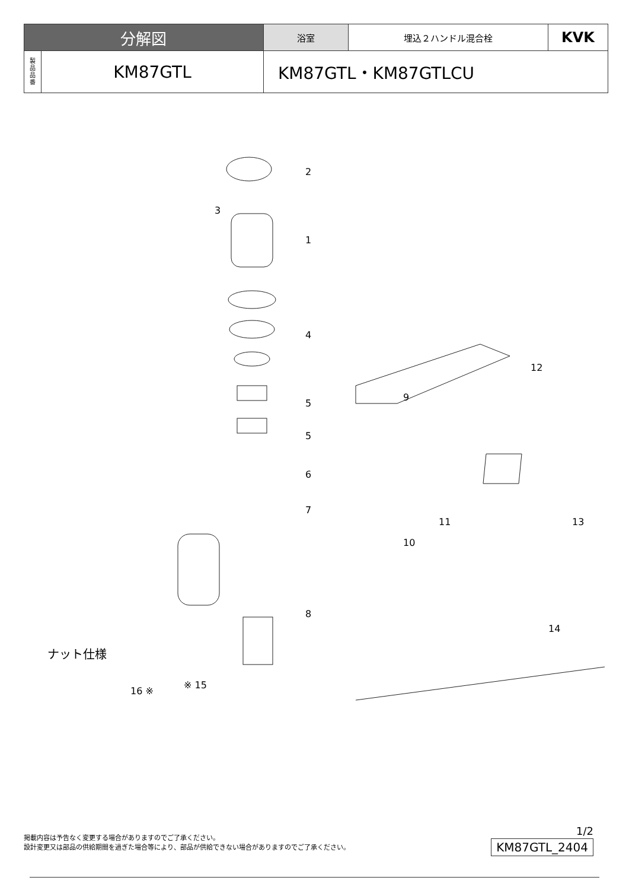| 分解図 | | 浴室 | 埋込２ハンドル混合栓 | KVK |
| 製 品 品 番 | KM87GTL | KM87GTL・KM87GTLCU | | |
2
3
1
4
5
5
6
7
8
9
10
11
12
13
14
※ 15
16 ※
ナット仕様
掲載内容は予告なく変更する場合がありますのでご了承ください。
設計変更又は部品の供給期間を過ぎた場合等により、部品が供給できない場合がありますのでご了承ください。
1/2
KM87GTL_2404